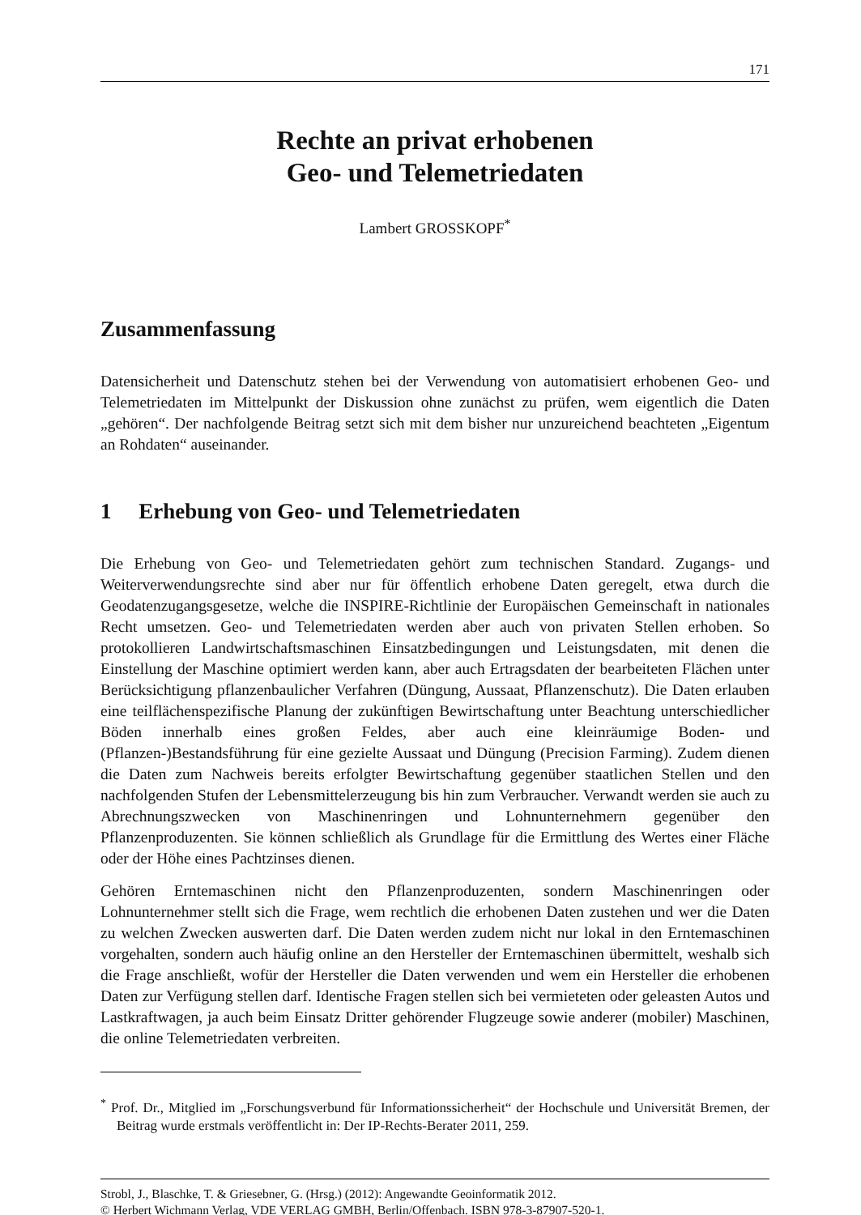171
Rechte an privat erhobenen
Geo- und Telemetriedaten
Lambert GROSSKOPF<sup>*</sup>
Zusammenfassung
Datensicherheit und Datenschutz stehen bei der Verwendung von automatisiert erhobenen Geo- und Telemetriedaten im Mittelpunkt der Diskussion ohne zunächst zu prüfen, wem eigentlich die Daten „gehören“. Der nachfolgende Beitrag setzt sich mit dem bisher nur unzureichend beachteten „Eigentum an Rohdaten“ auseinander.
1 Erhebung von Geo- und Telemetriedaten
Die Erhebung von Geo- und Telemetriedaten gehört zum technischen Standard. Zugangs- und Weiterverwendungsrechte sind aber nur für öffentlich erhobene Daten geregelt, etwa durch die Geodatenzugangsgesetze, welche die INSPIRE-Richtlinie der Europäischen Gemeinschaft in nationales Recht umsetzen. Geo- und Telemetriedaten werden aber auch von privaten Stellen erhoben. So protokollieren Landwirtschaftsmaschinen Einsatzbedingungen und Leistungsdaten, mit denen die Einstellung der Maschine optimiert werden kann, aber auch Ertragsdaten der bearbeiteten Flächen unter Berücksichtigung pflanzenbaulicher Verfahren (Düngung, Aussaat, Pflanzenschutz). Die Daten erlauben eine teilflächenspezifische Planung der zukünftigen Bewirtschaftung unter Beachtung unterschiedlicher Böden innerhalb eines großen Feldes, aber auch eine kleinräumige Boden- und (Pflanzen-)Bestandsführung für eine gezielte Aussaat und Düngung (Precision Farming). Zudem dienen die Daten zum Nachweis bereits erfolgter Bewirtschaftung gegenüber staatlichen Stellen und den nachfolgenden Stufen der Lebensmittelerzeugung bis hin zum Verbraucher. Verwandt werden sie auch zu Abrechnungszwecken von Maschinenringen und Lohnunternehmern gegenüber den Pflanzenproduzenten. Sie können schließlich als Grundlage für die Ermittlung des Wertes einer Fläche oder der Höhe eines Pachtzinses dienen.
Gehören Erntemaschinen nicht den Pflanzenproduzenten, sondern Maschinenringen oder Lohnunternehmer stellt sich die Frage, wem rechtlich die erhobenen Daten zustehen und wer die Daten zu welchen Zwecken auswerten darf. Die Daten werden zudem nicht nur lokal in den Erntemaschinen vorgehalten, sondern auch häufig online an den Hersteller der Erntemaschinen übermittelt, weshalb sich die Frage anschließt, wofür der Hersteller die Daten verwenden und wem ein Hersteller die erhobenen Daten zur Verfügung stellen darf. Identische Fragen stellen sich bei vermieteten oder geleasten Autos und Lastkraftwagen, ja auch beim Einsatz Dritter gehörender Flugzeuge sowie anderer (mobiler) Maschinen, die online Telemetriedaten verbreiten.
<sup>*</sup> Prof. Dr., Mitglied im „Forschungsverbund für Informationssicherheit“ der Hochschule und Universität Bremen, der Beitrag wurde erstmals veröffentlicht in: Der IP-Rechts-Berater 2011, 259.
Strobl, J., Blaschke, T. & Griesebner, G. (Hrsg.) (2012): Angewandte Geoinformatik 2012.
© Herbert Wichmann Verlag, VDE VERLAG GMBH, Berlin/Offenbach. ISBN 978-3-87907-520-1.